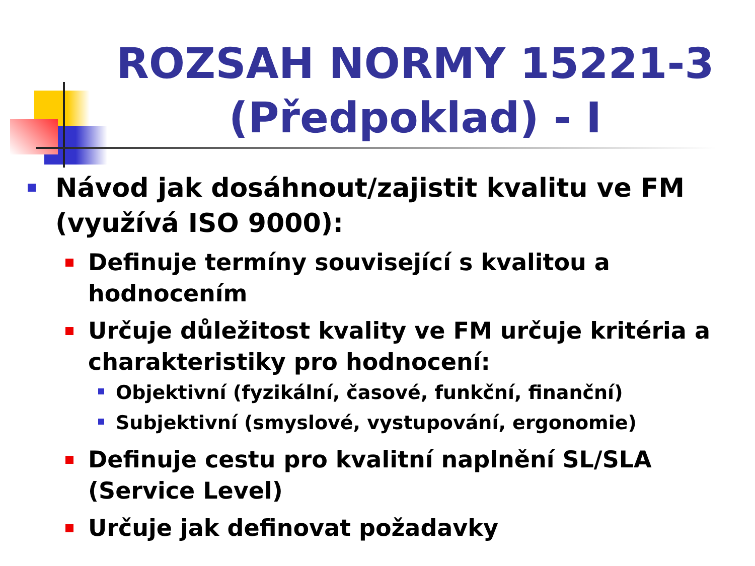ROZSAH NORMY 15221-3 (Předpoklad) - I
Návod jak dosáhnout/zajistit kvalitu ve FM (využívá ISO 9000):
Definuje termíny související s kvalitou a hodnocením
Určuje důležitost kvality ve FM určuje kritéria a charakteristiky pro hodnocení:
Objektivní (fyzikální, časové, funkční, finanční)
Subjektivní (smyslové, vystupování, ergonomie)
Definuje cestu pro kvalitní naplnění SL/SLA (Service Level)
Určuje jak definovat požadavky